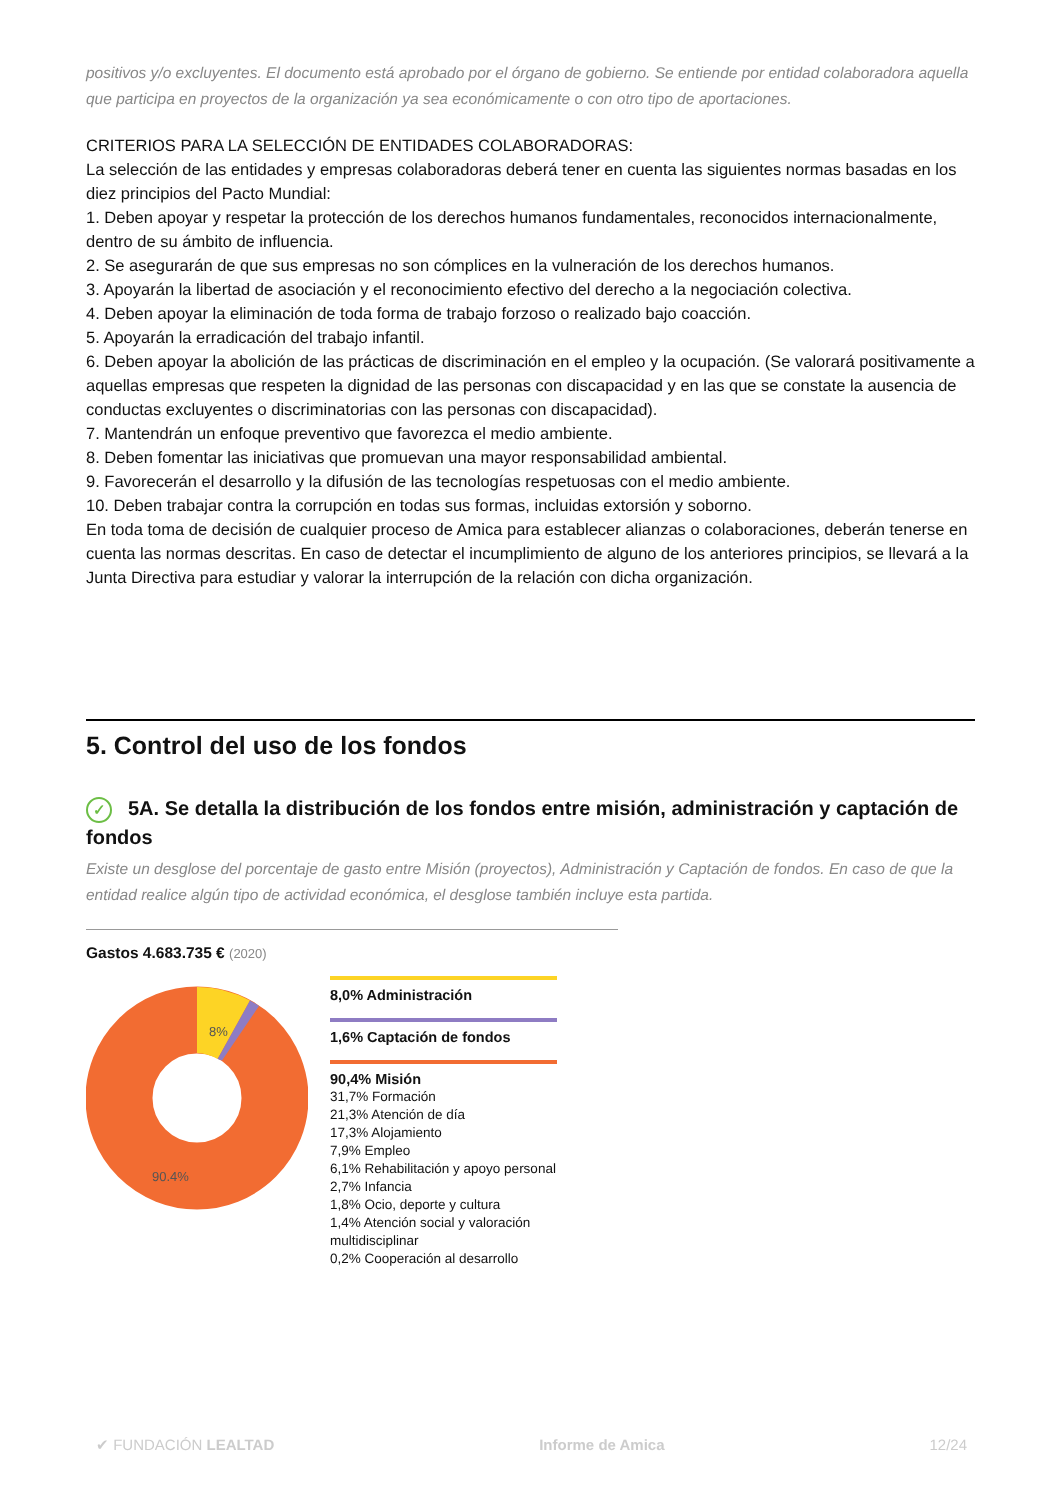positivos y/o excluyentes. El documento está aprobado por el órgano de gobierno. Se entiende por entidad colaboradora aquella que participa en proyectos de la organización ya sea económicamente o con otro tipo de aportaciones.
CRITERIOS PARA LA SELECCIÓN DE ENTIDADES COLABORADORAS:
La selección de las entidades y empresas colaboradoras deberá tener en cuenta las siguientes normas basadas en los diez principios del Pacto Mundial:
1. Deben apoyar y respetar la protección de los derechos humanos fundamentales, reconocidos internacionalmente, dentro de su ámbito de influencia.
2. Se asegurarán de que sus empresas no son cómplices en la vulneración de los derechos humanos.
3. Apoyarán la libertad de asociación y el reconocimiento efectivo del derecho a la negociación colectiva.
4. Deben apoyar la eliminación de toda forma de trabajo forzoso o realizado bajo coacción.
5. Apoyarán la erradicación del trabajo infantil.
6. Deben apoyar la abolición de las prácticas de discriminación en el empleo y la ocupación. (Se valorará positivamente a aquellas empresas que respeten la dignidad de las personas con discapacidad y en las que se constate la ausencia de conductas excluyentes o discriminatorias con las personas con discapacidad).
7. Mantendrán un enfoque preventivo que favorezca el medio ambiente.
8. Deben fomentar las iniciativas que promuevan una mayor responsabilidad ambiental.
9. Favorecerán el desarrollo y la difusión de las tecnologías respetuosas con el medio ambiente.
10. Deben trabajar contra la corrupción en todas sus formas, incluidas extorsión y soborno.
En toda toma de decisión de cualquier proceso de Amica para establecer alianzas o colaboraciones, deberán tenerse en cuenta las normas descritas. En caso de detectar el incumplimiento de alguno de los anteriores principios, se llevará a la Junta Directiva para estudiar y valorar la interrupción de la relación con dicha organización.
5. Control del uso de los fondos
✓ 5A. Se detalla la distribución de los fondos entre misión, administración y captación de fondos
Existe un desglose del porcentaje de gasto entre Misión (proyectos), Administración y Captación de fondos. En caso de que la entidad realice algún tipo de actividad económica, el desglose también incluye esta partida.
Gastos 4.683.735 € (2020)
8%
90.4%
8,0% Administración
1,6% Captación de fondos
90,4% Misión
31,7% Formación
21,3% Atención de día
17,3% Alojamiento
7,9% Empleo
6,1% Rehabilitación y apoyo personal
2,7% Infancia
1,8% Ocio, deporte y cultura
1,4% Atención social y valoración multidisciplinar
0,2% Cooperación al desarrollo
✔ FUNDACIÓN LEALTAD Informe de Amica 12/24